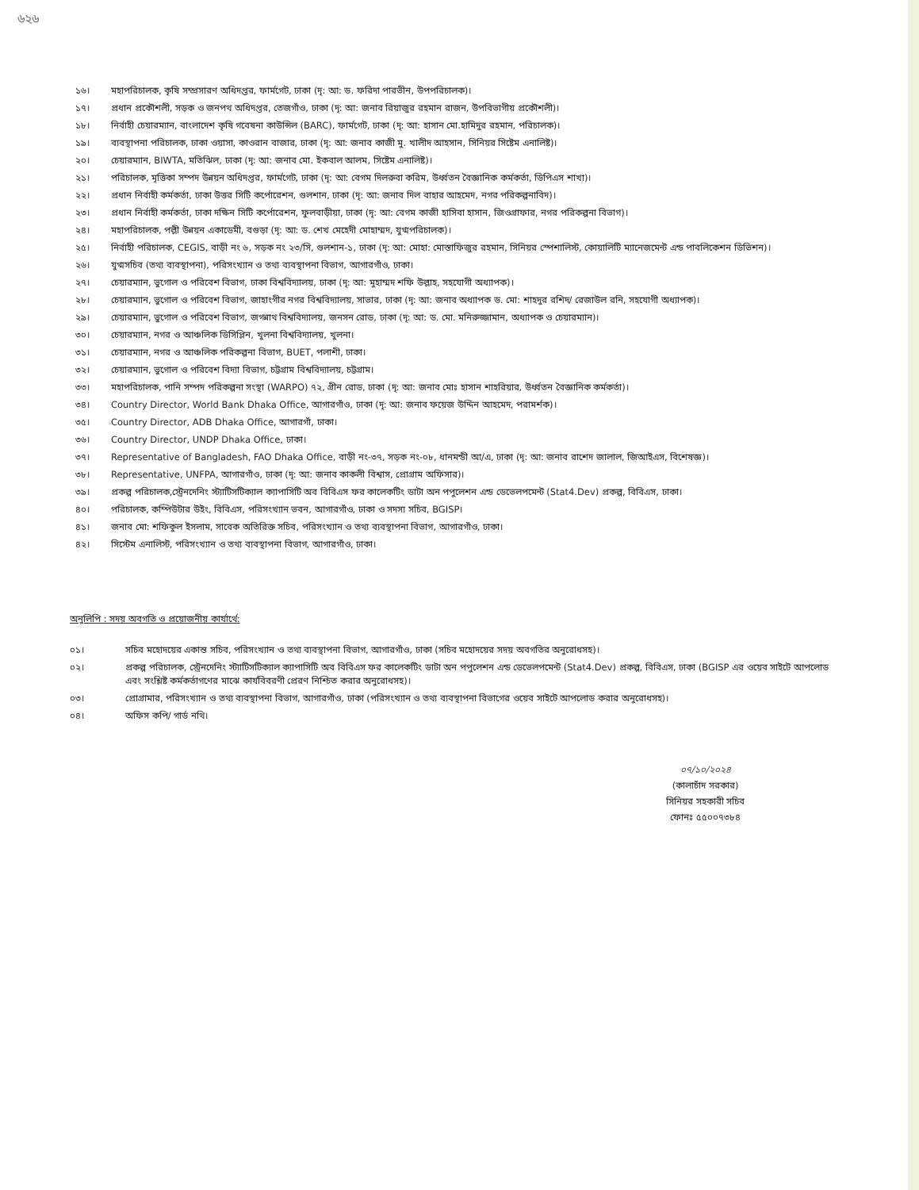৬২৬
১৬। মহাপরিচালক, কৃষি সম্প্রসারণ অধিদপ্তর, ফার্মগেট, ঢাকা (দৃ: আ: ড. ফরিদা পারভীন, উপপরিচালক)।
১৭। প্রধান প্রকৌশলী, সড়ক ও জনপথ অধিদপ্তর, তেজগাঁও, ঢাকা (দৃ: আ: জনাব রিয়াজুর রহমান রাজন, উপবিভাগীয় প্রকৌশলী)।
১৮। নির্বাহী চেয়ারম্যান, বাংলাদেশ কৃষি গবেষনা কাউন্সিল (BARC), ফার্মগেট, ঢাকা (দৃ: আ: হাসান মো.হামিদুর রহমান, পরিচালক)।
১৯। ব্যবস্থাপনা পরিচালক, ঢাকা ওয়াসা, কাওরান বাজার, ঢাকা (দৃ: আ: জনাব কাজী মু. খালীদ আহসান, সিনিয়র সিষ্টেম এনালিষ্ট)।
২০। চেয়ারম্যান, BIWTA, মতিঝিল, ঢাকা (দৃ: আ: জনাব মো. ইকবাল আলম, সিষ্টেম এনালিষ্ট)।
২১। পরিচালক, মৃত্তিকা সম্পদ উন্নয়ন অধিদপ্তর, ফার্মগেট, ঢাকা (দৃ: আ: বেগম দিলরুবা করিম, উর্ধ্বতন বৈজ্ঞানিক কর্মকর্তা, ডিপিএস শাখা)।
২২। প্রধান নির্বাহী কর্মকর্তা, ঢাকা উত্তর সিটি কর্পোরেশন, গুলশান, ঢাকা (দৃ: আ: জনাব দিল বাহার আহমেদ, নগর পরিকল্পনাবিদ)।
২৩। প্রধান নির্বাহী কর্মকর্তা, ঢাকা দক্ষিন সিটি কর্পোরেশন, ফুলবাড়ীয়া, ঢাকা (দৃ: আ: বেগম কাজী হাসিবা হাসান, জিওগ্রাফার, নগর পরিকল্পনা বিভাগ)।
২৪। মহাপরিচালক, পল্লী উন্নয়ন একাডেমী, বগুড়া (দৃ: আ: ড. শেখ মেহেদী মোহাম্মদ, যুগ্মপরিচালক)।
২৫। নির্বাহী পরিচালক, CEGIS, বাড়ী নং ৬, সড়ক নং ২৩/সি, গুলশান-১, ঢাকা (দৃ: আ: মোহা: মোস্তাফিজুর রহমান, সিনিয়র স্পেশালিস্ট, কোয়ালিটি ম্যানেজমেন্ট এন্ড পাবলিকেশন ডিভিশন)।
২৬। যুগ্মসচিব (তথ্য ব্যবস্থাপনা), পরিসংখ্যান ও তথ্য ব্যবস্থাপনা বিভাগ, আগারগাঁও, ঢাকা।
২৭। চেয়ারম্যান, ভুগোল ও পরিবেশ বিভাগ, ঢাকা বিশ্ববিদ্যালয়, ঢাকা (দৃ: আ: মুহাম্মদ শফি উল্লাহ, সহযোগী অধ্যাপক)।
২৮। চেয়ারম্যান, ভুগোল ও পরিবেশ বিভাগ, জাহাংগীর নগর বিশ্ববিদ্যালয়, সাভার, ঢাকা (দৃ: আ: জনাব অধ্যাপক ড. মো: শাহদুর রশিদ/ রেজাউল রনি, সহযোগী অধ্যাপক)।
২৯। চেয়ারম্যান, ভুগোল ও পরিবেশ বিভাগ, জগন্নাথ বিশ্ববিদ্যালয়, জনসন রোড, ঢাকা (দৃ: আ: ড. মো. মনিরুজ্জামান, অধ্যাপক ও চেয়ারম্যান)।
৩০। চেয়ারম্যান, নগর ও আঞ্চলিক ডিসিপ্লিন, খুলনা বিশ্ববিদ্যালয়, খুলনা।
৩১। চেয়ারম্যান, নগর ও আঞ্চলিক পরিকল্পনা বিভাগ, BUET, পলাশী, ঢাকা।
৩২। চেয়ারম্যান, ভুগোল ও পরিবেশ বিদ্যা বিভাগ, চট্টগ্রাম বিশ্ববিদ্যালয়, চট্টগ্রাম।
৩৩। মহাপরিচালক, পানি সম্পদ পরিকল্পনা সংস্থা (WARPO) ৭২, গ্রীন রোড, ঢাকা (দৃ: আ: জনাব মোঃ হাসান শাহরিয়ার, উর্ধ্বতন বৈজ্ঞানিক কর্মকর্তা)।
৩৪। Country Director, World Bank Dhaka Office, আগারগাঁও, ঢাকা (দৃ: আ: জনাব ফয়েজ উদ্দিন আহমেদ, পরামর্শক)।
৩৫। Country Director, ADB Dhaka Office, আগারগাঁ, ঢাকা।
৩৬। Country Director, UNDP Dhaka Office, ঢাকা।
৩৭। Representative of Bangladesh, FAO Dhaka Office, বাড়ী নং-৩৭, সড়ক নং-০৮, ধানমন্ডী আ/এ, ঢাকা (দৃ: আ: জনাব রাশেদ জালাল, জিআইএস, বিশেষজ্ঞ)।
৩৮। Representative, UNFPA, আগারগাঁও, ঢাকা (দৃ: আ: জনাব কাকলী বিশ্বাস, প্রোগ্রাম অফিসার)।
৩৯। প্রকল্প পরিচালক,স্ট্রেনদেনিং স্ট্যাটিসটিক্যাল ক্যাপাসিটি অব বিবিএস ফর কালেকটিং ডাটা অন পপুলেশন এন্ড ডেভেলপমেন্ট (Stat4.Dev) প্রকল্প, বিবিএস, ঢাকা।
৪০। পরিচালক, কম্পিউটার উইং, বিবিএস, পরিসংখ্যান ভবন, আগারগাঁও, ঢাকা ও সদস্য সচিব, BGISP।
৪১। জনাব মো: শফিকুল ইসলাম, সাবেক অতিরিক্ত সচিব, পরিসংখ্যান ও তথ্য ব্যবস্থাপনা বিভাগ, আগারগাঁও, ঢাকা।
৪২। সিস্টেম এনালিস্ট, পরিসংখ্যান ও তথ্য ব্যবস্থাপনা বিভাগ, আগারগাঁও, ঢাকা।
অনুলিপি : সদয় অবগতি ও প্রয়োজনীয় কার্যার্থে:
০১। সচিব মহোদয়ের একান্ত সচিব, পরিসংখ্যান ও তথ্য ব্যবস্থাপনা বিভাগ, আগারগাঁও, ঢাকা (সচিব মহোদয়ের সদয় অবগতির অনুরোধসহ)।
০২। প্রকল্প পরিচালক, স্ট্রেনদেনিং স্ট্যাটিসটিক্যাল ক্যাপাসিটি অব বিবিএস ফর কালেকটিং ডাটা অন পপুলেশন এন্ড ডেভেলপমেন্ট (Stat4.Dev) প্রকল্প, বিবিএস, ঢাকা (BGISP এর ওয়েব সাইটে আপলোড এবং সংশ্লিষ্ট কর্মকর্তাগণের মাঝে কার্যবিবরণী প্রেরণ নিশ্চিত করার অনুরোধসহ)।
০৩। প্রোগ্রামার, পরিসংখ্যান ও তথ্য ব্যবস্থাপনা বিভাগ, আগারগাঁও, ঢাকা (পরিসংখ্যান ও তথ্য ব্যবস্থাপনা বিভাগের ওয়েব সাইটে আপলোড করার অনুরোধসহ)।
০৪। অফিস কপি/ গার্ড নথি।
০৭/১০/২০২৪
(কালাচাঁদ সরকার)
সিনিয়র সহকারী সচিব
ফোনঃ ৫৫০০৭৩৮৪